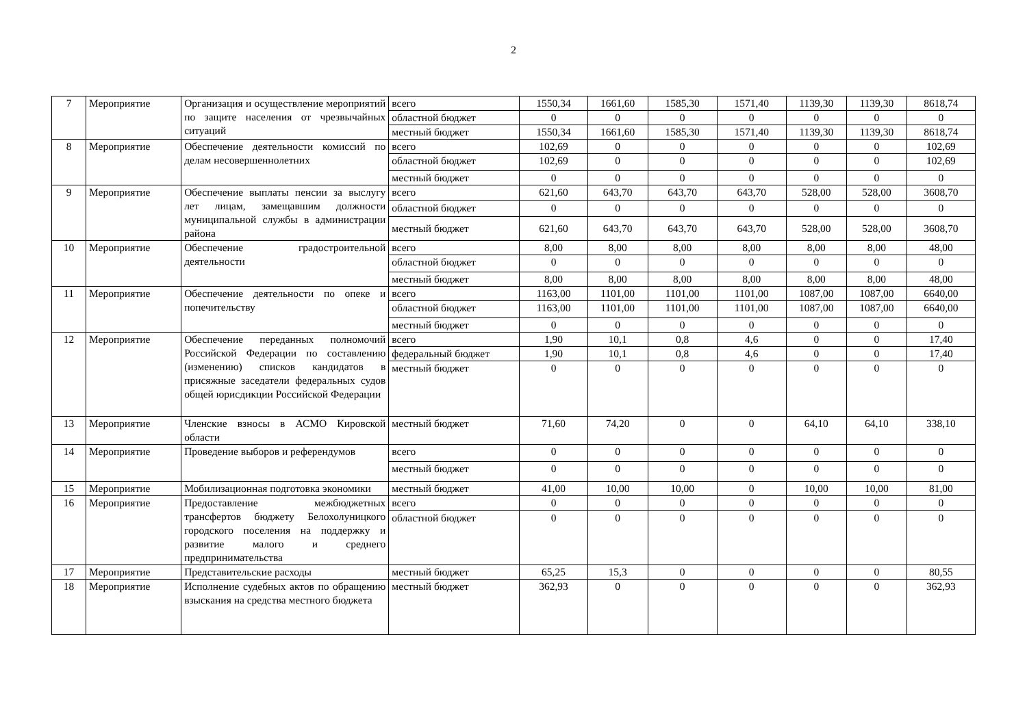2
| 7 | Мероприятие | Организация и осуществление мероприятий по защите населения от чрезвычайных ситуаций | всего | 1550,34 | 1661,60 | 1585,30 | 1571,40 | 1139,30 | 1139,30 | 8618,74 |
| | | | областной бюджет | 0 | 0 | 0 | 0 | 0 | 0 | 0 |
| | | | местный бюджет | 1550,34 | 1661,60 | 1585,30 | 1571,40 | 1139,30 | 1139,30 | 8618,74 |
| 8 | Мероприятие | Обеспечение деятельности комиссий по делам несовершеннолетних | всего | 102,69 | 0 | 0 | 0 | 0 | 0 | 102,69 |
| | | | областной бюджет | 102,69 | 0 | 0 | 0 | 0 | 0 | 102,69 |
| | | | местный бюджет | 0 | 0 | 0 | 0 | 0 | 0 | 0 |
| 9 | Мероприятие | Обеспечение выплаты пенсии за выслугу лет лицам, замещавшим должности муниципальной службы в администрации района | всего | 621,60 | 643,70 | 643,70 | 643,70 | 528,00 | 528,00 | 3608,70 |
| | | | областной бюджет | 0 | 0 | 0 | 0 | 0 | 0 | 0 |
| | | | местный бюджет | 621,60 | 643,70 | 643,70 | 643,70 | 528,00 | 528,00 | 3608,70 |
| 10 | Мероприятие | Обеспечение градостроительной деятельности | всего | 8,00 | 8,00 | 8,00 | 8,00 | 8,00 | 8,00 | 48,00 |
| | | | областной бюджет | 0 | 0 | 0 | 0 | 0 | 0 | 0 |
| | | | местный бюджет | 8,00 | 8,00 | 8,00 | 8,00 | 8,00 | 8,00 | 48,00 |
| 11 | Мероприятие | Обеспечение деятельности по опеке и попечительству | всего | 1163,00 | 1101,00 | 1101,00 | 1101,00 | 1087,00 | 1087,00 | 6640,00 |
| | | | областной бюджет | 1163,00 | 1101,00 | 1101,00 | 1101,00 | 1087,00 | 1087,00 | 6640,00 |
| | | | местный бюджет | 0 | 0 | 0 | 0 | 0 | 0 | 0 |
| 12 | Мероприятие | Обеспечение переданных полномочий Российской Федерации по составлению (изменению) списков кандидатов в присяжные заседатели федеральных судов общей юрисдикции Российской Федерации | всего | 1,90 | 10,1 | 0,8 | 4,6 | 0 | 0 | 17,40 |
| | | | федеральный бюджет | 1,90 | 10,1 | 0,8 | 4,6 | 0 | 0 | 17,40 |
| | | | местный бюджет | 0 | 0 | 0 | 0 | 0 | 0 | 0 |
| 13 | Мероприятие | Членские взносы в АСМО Кировской области | местный бюджет | 71,60 | 74,20 | 0 | 0 | 64,10 | 64,10 | 338,10 |
| 14 | Мероприятие | Проведение выборов и референдумов | всего | 0 | 0 | 0 | 0 | 0 | 0 | 0 |
| | | | местный бюджет | 0 | 0 | 0 | 0 | 0 | 0 | 0 |
| 15 | Мероприятие | Мобилизационная подготовка экономики | местный бюджет | 41,00 | 10,00 | 10,00 | 0 | 10,00 | 10,00 | 81,00 |
| 16 | Мероприятие | Предоставление межбюджетных трансфертов бюджету Белохолуницкого городского поселения на поддержку и развитие малого и среднего предпринимательства | всего | 0 | 0 | 0 | 0 | 0 | 0 | 0 |
| | | | областной бюджет | 0 | 0 | 0 | 0 | 0 | 0 | 0 |
| 17 | Мероприятие | Представительские расходы | местный бюджет | 65,25 | 15,3 | 0 | 0 | 0 | 0 | 80,55 |
| 18 | Мероприятие | Исполнение судебных актов по обращению взыскания на средства местного бюджета | местный бюджет | 362,93 | 0 | 0 | 0 | 0 | 0 | 362,93 |